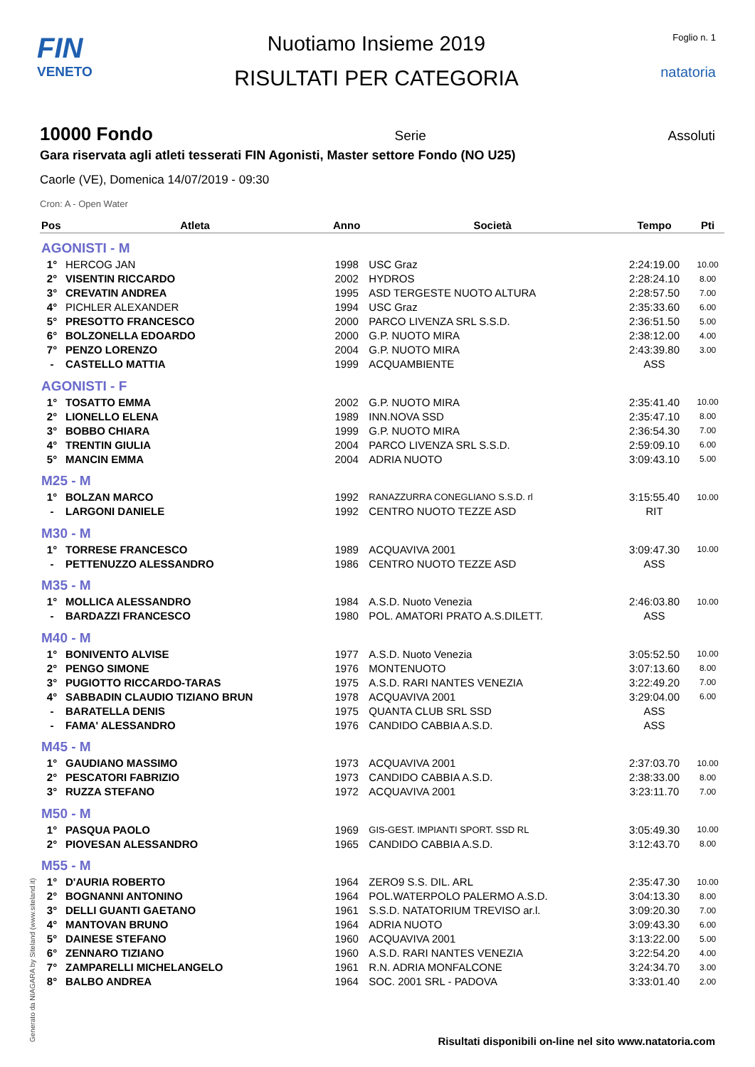FIN
VENETO
Nuotiamo Insieme 2019
RISULTATI PER CATEGORIA
Foglio n. 1
natatoria
10000 Fondo Serie Assoluti
Gara riservata agli atleti tesserati FIN Agonisti, Master settore Fondo (NO U25)
Caorle (VE), Domenica 14/07/2019 - 09:30
Cron: A - Open Water
| Pos | Atleta | Anno | Società | Tempo | Pti |
| --- | --- | --- | --- | --- | --- |
| AGONISTI - M | | | | | |
| 1° | HERCOG JAN | 1998 | USC Graz | 2:24:19.00 | 10.00 |
| 2° | VISENTIN RICCARDO | 2002 | HYDROS | 2:28:24.10 | 8.00 |
| 3° | CREVATIN ANDREA | 1995 | ASD TERGESTE NUOTO ALTURA | 2:28:57.50 | 7.00 |
| 4° | PICHLER ALEXANDER | 1994 | USC Graz | 2:35:33.60 | 6.00 |
| 5° | PRESOTTO FRANCESCO | 2000 | PARCO LIVENZA SRL S.S.D. | 2:36:51.50 | 5.00 |
| 6° | BOLZONELLA EDOARDO | 2000 | G.P. NUOTO MIRA | 2:38:12.00 | 4.00 |
| 7° | PENZO LORENZO | 2004 | G.P. NUOTO MIRA | 2:43:39.80 | 3.00 |
| - | CASTELLO MATTIA | 1999 | ACQUAMBIENTE | ASS | |
| AGONISTI - F | | | | | |
| 1° | TOSATTO EMMA | 2002 | G.P. NUOTO MIRA | 2:35:41.40 | 10.00 |
| 2° | LIONELLO ELENA | 1989 | INN.NOVA SSD | 2:35:47.10 | 8.00 |
| 3° | BOBBO CHIARA | 1999 | G.P. NUOTO MIRA | 2:36:54.30 | 7.00 |
| 4° | TRENTIN GIULIA | 2004 | PARCO LIVENZA SRL S.S.D. | 2:59:09.10 | 6.00 |
| 5° | MANCIN EMMA | 2004 | ADRIA NUOTO | 3:09:43.10 | 5.00 |
| M25 - M | | | | | |
| 1° | BOLZAN MARCO | 1992 | RANAZZURRA CONEGLIANO S.S.D. rl | 3:15:55.40 | 10.00 |
| - | LARGONI DANIELE | 1992 | CENTRO NUOTO TEZZE ASD | RIT | |
| M30 - M | | | | | |
| 1° | TORRESE FRANCESCO | 1989 | ACQUAVIVA 2001 | 3:09:47.30 | 10.00 |
| - | PETTENUZZO ALESSANDRO | 1986 | CENTRO NUOTO TEZZE ASD | ASS | |
| M35 - M | | | | | |
| 1° | MOLLICA ALESSANDRO | 1984 | A.S.D. Nuoto Venezia | 2:46:03.80 | 10.00 |
| - | BARDAZZI FRANCESCO | 1980 | POL. AMATORI PRATO A.S.DILETT. | ASS | |
| M40 - M | | | | | |
| 1° | BONIVENTO ALVISE | 1977 | A.S.D. Nuoto Venezia | 3:05:52.50 | 10.00 |
| 2° | PENGO SIMONE | 1976 | MONTENUOTO | 3:07:13.60 | 8.00 |
| 3° | PUGIOTTO RICCARDO-TARAS | 1975 | A.S.D. RARI NANTES VENEZIA | 3:22:49.20 | 7.00 |
| 4° | SABBADIN CLAUDIO TIZIANO BRUN | 1978 | ACQUAVIVA 2001 | 3:29:04.00 | 6.00 |
| - | BARATELLA DENIS | 1975 | QUANTA CLUB SRL SSD | ASS | |
| - | FAMA' ALESSANDRO | 1976 | CANDIDO CABBIA A.S.D. | ASS | |
| M45 - M | | | | | |
| 1° | GAUDIANO MASSIMO | 1973 | ACQUAVIVA 2001 | 2:37:03.70 | 10.00 |
| 2° | PESCATORI FABRIZIO | 1973 | CANDIDO CABBIA A.S.D. | 2:38:33.00 | 8.00 |
| 3° | RUZZA STEFANO | 1972 | ACQUAVIVA 2001 | 3:23:11.70 | 7.00 |
| M50 - M | | | | | |
| 1° | PASQUA PAOLO | 1969 | GIS-GEST. IMPIANTI SPORT. SSD RL | 3:05:49.30 | 10.00 |
| 2° | PIOVESAN ALESSANDRO | 1965 | CANDIDO CABBIA A.S.D. | 3:12:43.70 | 8.00 |
| M55 - M | | | | | |
| 1° | D'AURIA ROBERTO | 1964 | ZERO9 S.S. DIL. ARL | 2:35:47.30 | 10.00 |
| 2° | BOGNANNI ANTONINO | 1964 | POL.WATERPOLO PALERMO A.S.D. | 3:04:13.30 | 8.00 |
| 3° | DELLI GUANTI GAETANO | 1961 | S.S.D. NATATORIUM TREVISO ar.l. | 3:09:20.30 | 7.00 |
| 4° | MANTOVAN BRUNO | 1964 | ADRIA NUOTO | 3:09:43.30 | 6.00 |
| 5° | DAINESE STEFANO | 1960 | ACQUAVIVA 2001 | 3:13:22.00 | 5.00 |
| 6° | ZENNARO TIZIANO | 1960 | A.S.D. RARI NANTES VENEZIA | 3:22:54.20 | 4.00 |
| 7° | ZAMPARELLI MICHELANGELO | 1961 | R.N. ADRIA MONFALCONE | 3:24:34.70 | 3.00 |
| 8° | BALBO ANDREA | 1964 | SOC. 2001 SRL - PADOVA | 3:33:01.40 | 2.00 |
Generato da NIAGARA by Siteland (www.siteland.it)
Risultati disponibili on-line nel sito www.natatoria.com